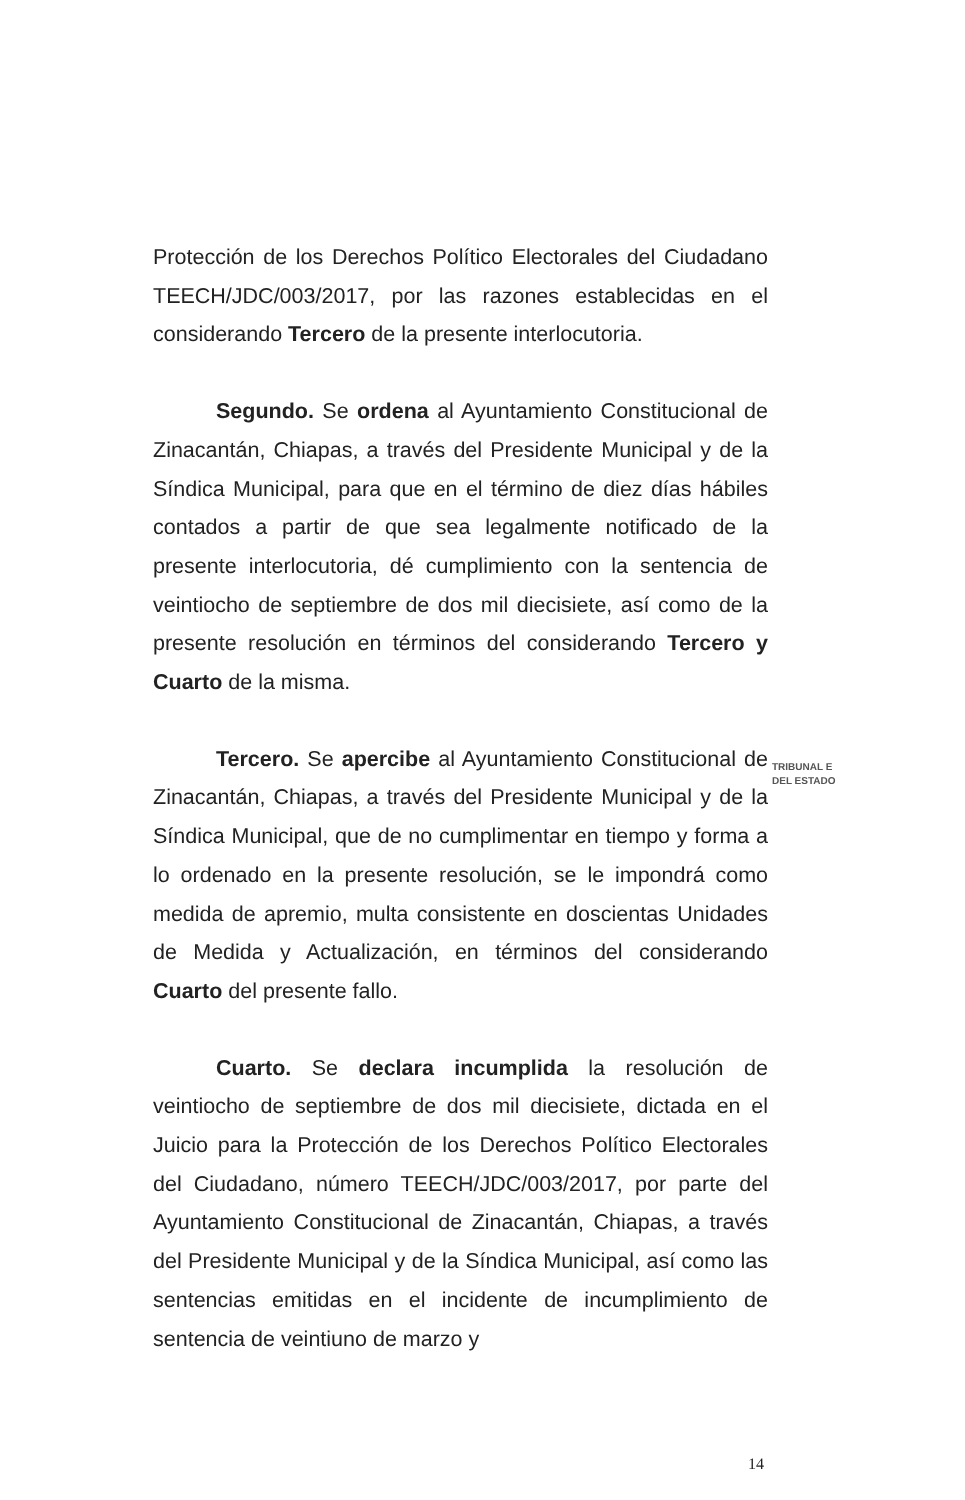Protección de los Derechos Político Electorales del Ciudadano TEECH/JDC/003/2017, por las razones establecidas en el considerando Tercero de la presente interlocutoria.
Segundo. Se ordena al Ayuntamiento Constitucional de Zinacantán, Chiapas, a través del Presidente Municipal y de la Síndica Municipal, para que en el término de diez días hábiles contados a partir de que sea legalmente notificado de la presente interlocutoria, dé cumplimiento con la sentencia de veintiocho de septiembre de dos mil diecisiete, así como de la presente resolución en términos del considerando Tercero y Cuarto de la misma.
Tercero. Se apercibe al Ayuntamiento Constitucional de Zinacantán, Chiapas, a través del Presidente Municipal y de la Síndica Municipal, que de no cumplimentar en tiempo y forma a lo ordenado en la presente resolución, se le impondrá como medida de apremio, multa consistente en doscientas Unidades de Medida y Actualización, en términos del considerando Cuarto del presente fallo.
Cuarto. Se declara incumplida la resolución de veintiocho de septiembre de dos mil diecisiete, dictada en el Juicio para la Protección de los Derechos Político Electorales del Ciudadano, número TEECH/JDC/003/2017, por parte del Ayuntamiento Constitucional de Zinacantán, Chiapas, a través del Presidente Municipal y de la Síndica Municipal, así como las sentencias emitidas en el incidente de incumplimiento de sentencia de veintiuno de marzo y
TRIBUNAL E
DEL ESTADO
14